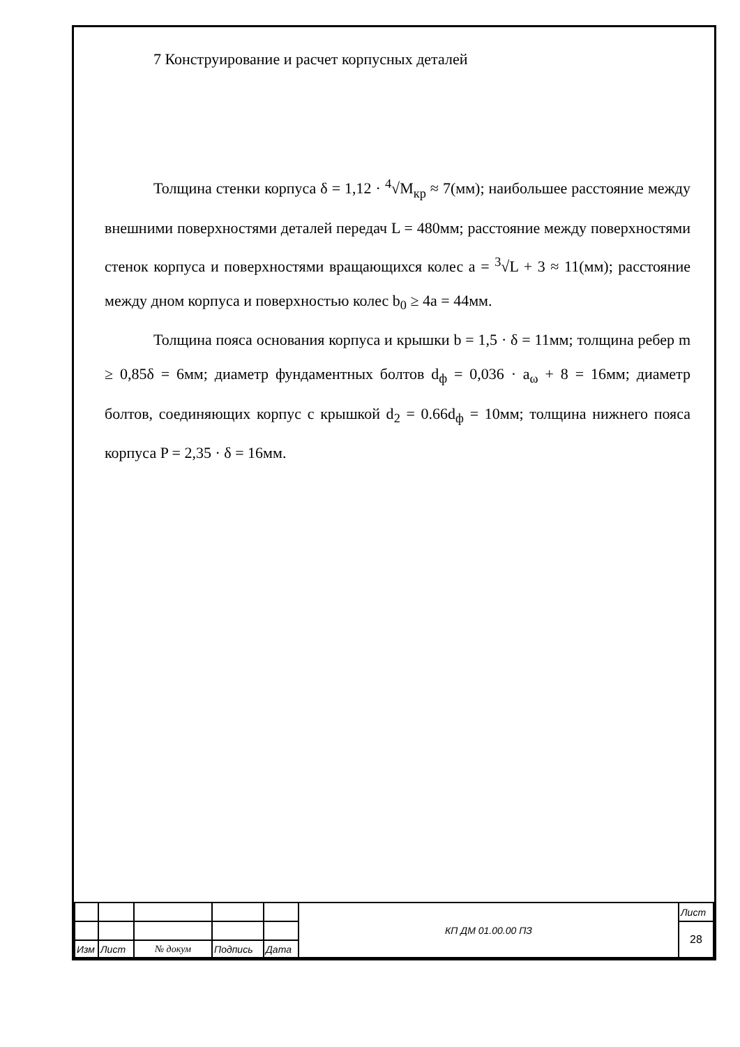7 Конструирование и расчет корпусных деталей
Толщина стенки корпуса δ = 1,12 · <sup>4</sup>√M<sub>кр</sub> ≈ 7(мм); наибольшее расстояние между внешними поверхностями деталей передач L = 480мм; расстояние между поверхностями стенок корпуса и поверхностями вращающихся колес a = <sup>3</sup>√L + 3 ≈ 11(мм); расстояние между дном корпуса и поверхностью колес b<sub>0</sub> ≥ 4a = 44мм.
Толщина пояса основания корпуса и крышки b = 1,5 · δ = 11мм; толщина ребер m ≥ 0,85δ = 6мм; диаметр фундаментных болтов d<sub>ф</sub> = 0,036 · a<sub>ω</sub> + 8 = 16мм; диаметр болтов, соединяющих корпус с крышкой d<sub>2</sub> = 0.66d<sub>ф</sub> = 10мм; толщина нижнего пояса корпуса P = 2,35 · δ = 16мм.
| | | | | | КП ДМ 01.00.00 ПЗ | Лист |
| | | | | | | 28 |
| Изм | Лист | № докум | Подпись | Дата | | |